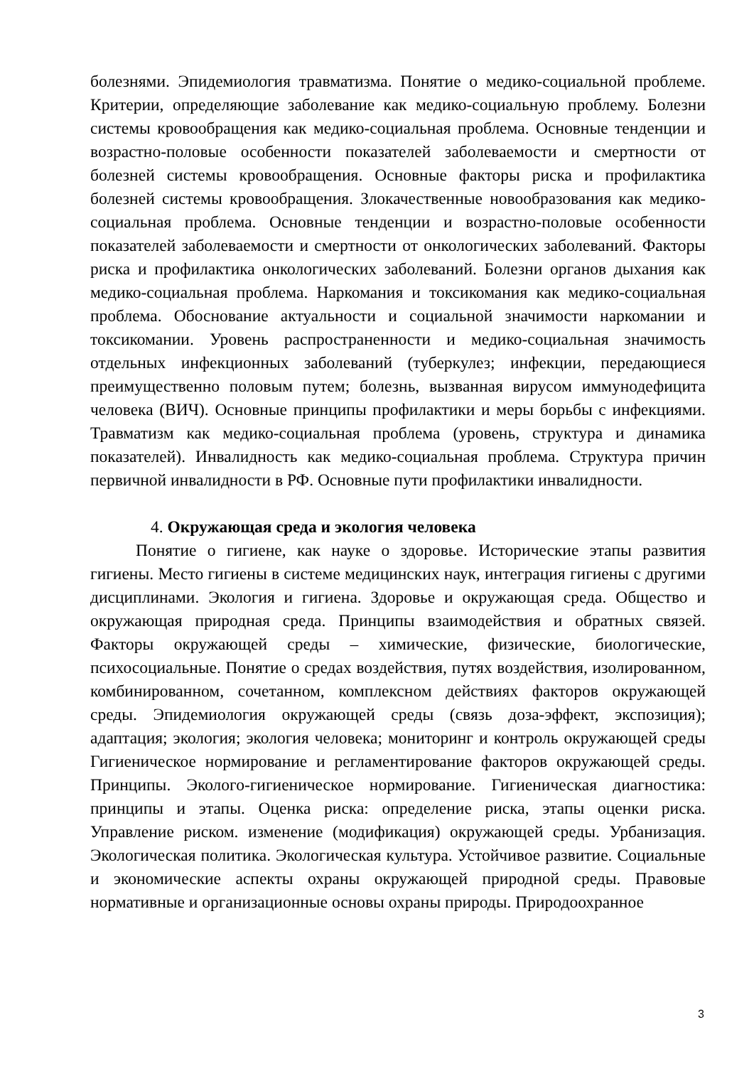болезнями. Эпидемиология травматизма. Понятие о медико-социальной проблеме. Критерии, определяющие заболевание как медико-социальную проблему. Болезни системы кровообращения как медико-социальная проблема. Основные тенденции и возрастно-половые особенности показателей заболеваемости и смертности от болезней системы кровообращения. Основные факторы риска и профилактика болезней системы кровообращения. Злокачественные новообразования как медико-социальная проблема. Основные тенденции и возрастно-половые особенности показателей заболеваемости и смертности от онкологических заболеваний. Факторы риска и профилактика онкологических заболеваний. Болезни органов дыхания как медико-социальная проблема. Наркомания и токсикомания как медико-социальная проблема. Обоснование актуальности и социальной значимости наркомании и токсикомании. Уровень распространенности и медико-социальная значимость отдельных инфекционных заболеваний (туберкулез; инфекции, передающиеся преимущественно половым путем; болезнь, вызванная вирусом иммунодефицита человека (ВИЧ). Основные принципы профилактики и меры борьбы с инфекциями. Травматизм как медико-социальная проблема (уровень, структура и динамика показателей). Инвалидность как медико-социальная проблема. Структура причин первичной инвалидности в РФ. Основные пути профилактики инвалидности.
4. Окружающая среда и экология человека
Понятие о гигиене, как науке о здоровье. Исторические этапы развития гигиены. Место гигиены в системе медицинских наук, интеграция гигиены с другими дисциплинами. Экология и гигиена. Здоровье и окружающая среда. Общество и окружающая природная среда. Принципы взаимодействия и обратных связей. Факторы окружающей среды – химические, физические, биологические, психосоциальные. Понятие о средах воздействия, путях воздействия, изолированном, комбинированном, сочетанном, комплексном действиях факторов окружающей среды. Эпидемиология окружающей среды (связь доза-эффект, экспозиция); адаптация; экология; экология человека; мониторинг и контроль окружающей среды Гигиеническое нормирование и регламентирование факторов окружающей среды. Принципы. Эколого-гигиеническое нормирование. Гигиеническая диагностика: принципы и этапы. Оценка риска: определение риска, этапы оценки риска. Управление риском. изменение (модификация) окружающей среды. Урбанизация. Экологическая политика. Экологическая культура. Устойчивое развитие. Социальные и экономические аспекты охраны окружающей природной среды. Правовые нормативные и организационные основы охраны природы. Природоохранное
3